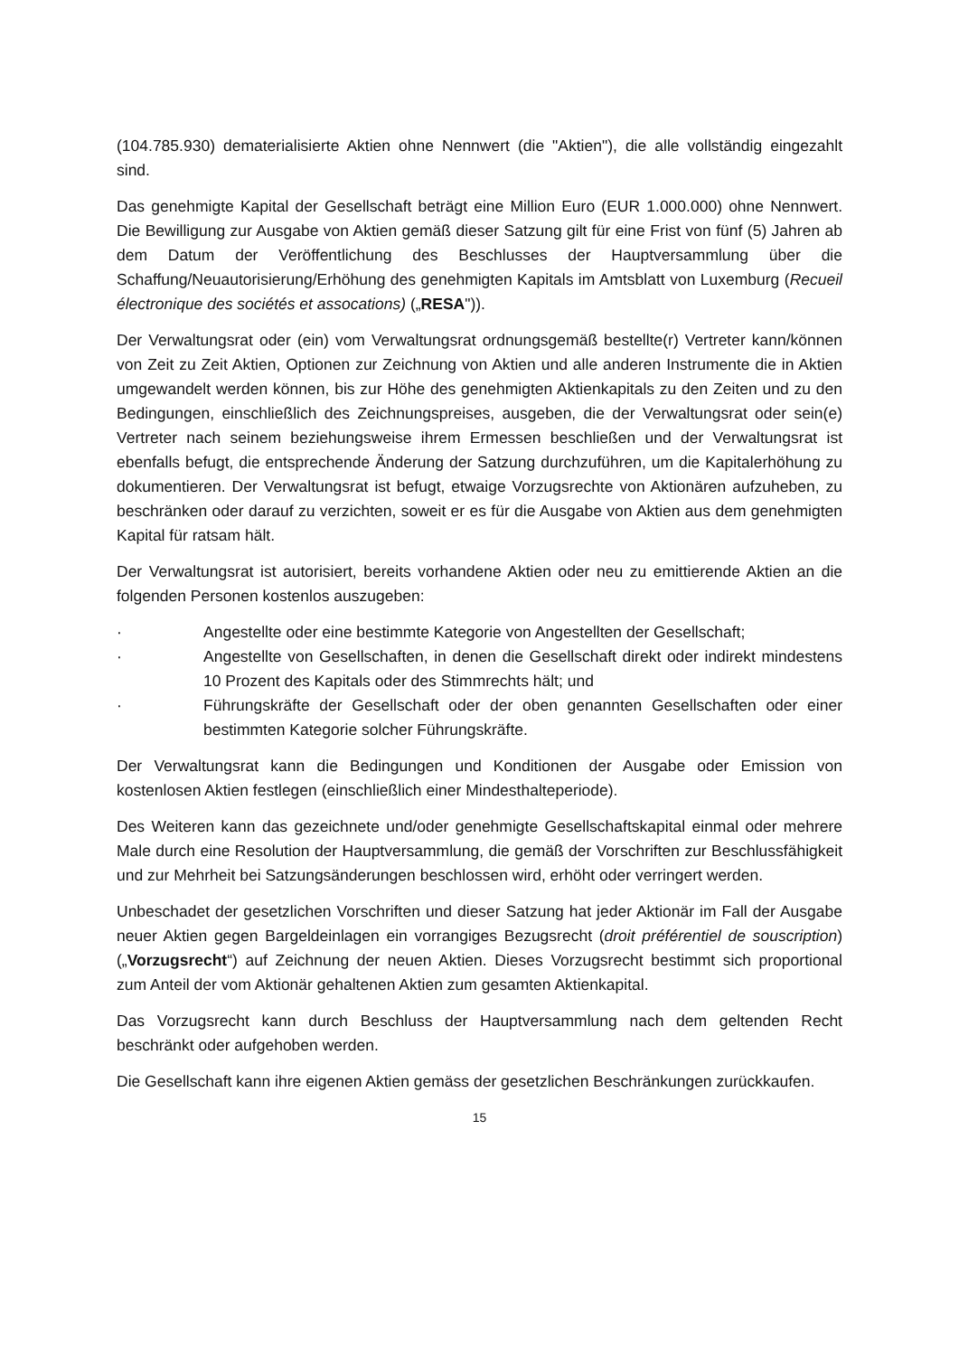(104.785.930) dematerialisierte Aktien ohne Nennwert (die "Aktien"), die alle vollständig eingezahlt sind.
Das genehmigte Kapital der Gesellschaft beträgt eine Million Euro (EUR 1.000.000) ohne Nennwert. Die Bewilligung zur Ausgabe von Aktien gemäß dieser Satzung gilt für eine Frist von fünf (5) Jahren ab dem Datum der Veröffentlichung des Beschlusses der Hauptversammlung über die Schaffung/Neuautorisierung/Erhöhung des genehmigten Kapitals im Amtsblatt von Luxemburg (Recueil électronique des sociétés et assocations) („RESA")).
Der Verwaltungsrat oder (ein) vom Verwaltungsrat ordnungsgemäß bestellte(r) Vertreter kann/können von Zeit zu Zeit Aktien, Optionen zur Zeichnung von Aktien und alle anderen Instrumente die in Aktien umgewandelt werden können, bis zur Höhe des genehmigten Aktienkapitals zu den Zeiten und zu den Bedingungen, einschließlich des Zeichnungspreises, ausgeben, die der Verwaltungsrat oder sein(e) Vertreter nach seinem beziehungsweise ihrem Ermessen beschließen und der Verwaltungsrat ist ebenfalls befugt, die entsprechende Änderung der Satzung durchzuführen, um die Kapitalerhöhung zu dokumentieren. Der Verwaltungsrat ist befugt, etwaige Vorzugsrechte von Aktionären aufzuheben, zu beschränken oder darauf zu verzichten, soweit er es für die Ausgabe von Aktien aus dem genehmigten Kapital für ratsam hält.
Der Verwaltungsrat ist autorisiert, bereits vorhandene Aktien oder neu zu emittierende Aktien an die folgenden Personen kostenlos auszugeben:
· Angestellte oder eine bestimmte Kategorie von Angestellten der Gesellschaft;
· Angestellte von Gesellschaften, in denen die Gesellschaft direkt oder indirekt mindestens 10 Prozent des Kapitals oder des Stimmrechts hält; und
· Führungskräfte der Gesellschaft oder der oben genannten Gesellschaften oder einer bestimmten Kategorie solcher Führungskräfte.
Der Verwaltungsrat kann die Bedingungen und Konditionen der Ausgabe oder Emission von kostenlosen Aktien festlegen (einschließlich einer Mindesthalteperiode).
Des Weiteren kann das gezeichnete und/oder genehmigte Gesellschaftskapital einmal oder mehrere Male durch eine Resolution der Hauptversammlung, die gemäß der Vorschriften zur Beschlussfähigkeit und zur Mehrheit bei Satzungsänderungen beschlossen wird, erhöht oder verringert werden.
Unbeschadet der gesetzlichen Vorschriften und dieser Satzung hat jeder Aktionär im Fall der Ausgabe neuer Aktien gegen Bargeldeinlagen ein vorrangiges Bezugsrecht (droit préférentiel de souscription) („Vorzugsrecht“) auf Zeichnung der neuen Aktien. Dieses Vorzugsrecht bestimmt sich proportional zum Anteil der vom Aktionär gehaltenen Aktien zum gesamten Aktienkapital.
Das Vorzugsrecht kann durch Beschluss der Hauptversammlung nach dem geltenden Recht beschränkt oder aufgehoben werden.
Die Gesellschaft kann ihre eigenen Aktien gemäss der gesetzlichen Beschränkungen zurückkaufen.
15